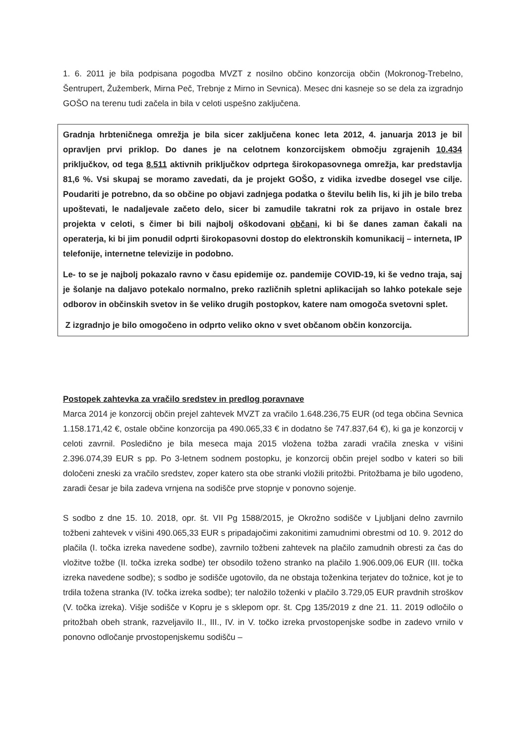1. 6. 2011 je bila podpisana pogodba MVZT z nosilno občino konzorcija občin (Mokronog-Trebelno, Šentrupert, Žužemberk, Mirna Peč, Trebnje z Mirno in Sevnica). Mesec dni kasneje so se dela za izgradnjo GOŠO na terenu tudi začela in bila v celoti uspešno zaključena.
Gradnja hrbteničnega omrežja je bila sicer zaključena konec leta 2012, 4. januarja 2013 je bil opravljen prvi priklop. Do danes je na celotnem konzorcijskem območju zgrajenih 10.434 priključkov, od tega 8.511 aktivnih priključkov odprtega širokopasovnega omrežja, kar predstavlja 81,6 %. Vsi skupaj se moramo zavedati, da je projekt GOŠO, z vidika izvedbe dosegel vse cilje. Poudariti je potrebno, da so občine po objavi zadnjega podatka o številu belih lis, ki jih je bilo treba upoštevati, le nadaljevale začeto delo, sicer bi zamudile takratni rok za prijavo in ostale brez projekta v celoti, s čimer bi bili najbolj oškodovani občani, ki bi še danes zaman čakali na operaterja, ki bi jim ponudil odprti širokopasovni dostop do elektronskih komunikacij – interneta, IP telefonije, internetne televizije in podobno.
Le- to se je najbolj pokazalo ravno v času epidemije oz. pandemije COVID-19, ki še vedno traja, saj je šolanje na daljavo potekalo normalno, preko različnih spletni aplikacijah so lahko potekale seje odborov in občinskih svetov in še veliko drugih postopkov, katere nam omogoča svetovni splet.
Z izgradnjo je bilo omogočeno in odprto veliko okno v svet občanom občin konzorcija.
Postopek zahtevka za vračilo sredstev in predlog poravnave
Marca 2014 je konzorcij občin prejel zahtevek MVZT za vračilo 1.648.236,75 EUR (od tega občina Sevnica 1.158.171,42 €, ostale občine konzorcija pa 490.065,33 € in dodatno še 747.837,64 €), ki ga je konzorcij v celoti zavrnil. Posledično je bila meseca maja 2015 vložena tožba zaradi vračila zneska v višini 2.396.074,39 EUR s pp. Po 3-letnem sodnem postopku, je konzorcij občin prejel sodbo v kateri so bili določeni zneski za vračilo sredstev, zoper katero sta obe stranki vložili pritožbi. Pritožbama je bilo ugodeno, zaradi česar je bila zadeva vrnjena na sodišče prve stopnje v ponovno sojenje.
S sodbo z dne 15. 10. 2018, opr. št. VII Pg 1588/2015, je Okrožno sodišče v Ljubljani delno zavrnilo tožbeni zahtevek v višini 490.065,33 EUR s pripadajočimi zakonitimi zamudnimi obrestmi od 10. 9. 2012 do plačila (I. točka izreka navedene sodbe), zavrnilo tožbeni zahtevek na plačilo zamudnih obresti za čas do vložitve tožbe (II. točka izreka sodbe) ter obsodilo toženo stranko na plačilo 1.906.009,06 EUR (III. točka izreka navedene sodbe); s sodbo je sodišče ugotovilo, da ne obstaja toženkina terjatev do tožnice, kot je to trdila tožena stranka (IV. točka izreka sodbe); ter naložilo toženki v plačilo 3.729,05 EUR pravdnih stroškov (V. točka izreka). Višje sodišče v Kopru je s sklepom opr. št. Cpg 135/2019 z dne 21. 11. 2019 odločilo o pritožbah obeh strank, razveljavilo II., III., IV. in V. točko izreka prvostopenjske sodbe in zadevo vrnilo v ponovno odločanje prvostopenjskemu sodišču –